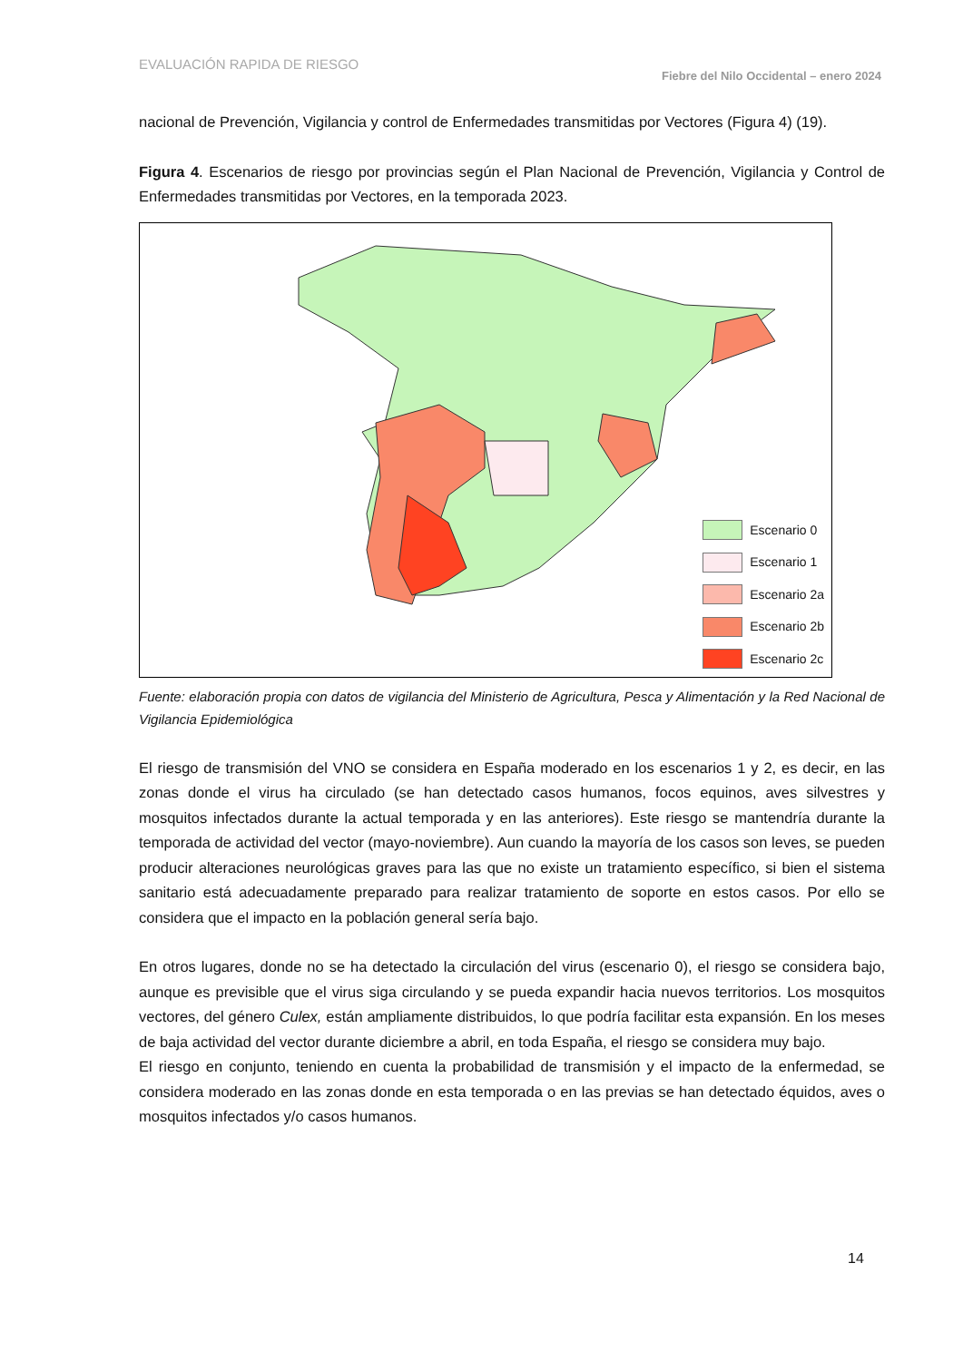EVALUACIÓN RAPIDA DE RIESGO Fiebre del Nilo Occidental – enero 2024
nacional de Prevención, Vigilancia y control de Enfermedades transmitidas por Vectores (Figura 4) (19).
Figura 4. Escenarios de riesgo por provincias según el Plan Nacional de Prevención, Vigilancia y Control de Enfermedades transmitidas por Vectores, en la temporada 2023.
Escenario 0
Escenario 1
Escenario 2a
Escenario 2b
Escenario 2c
Fuente: elaboración propia con datos de vigilancia del Ministerio de Agricultura, Pesca y Alimentación y la Red Nacional de Vigilancia Epidemiológica
El riesgo de transmisión del VNO se considera en España moderado en los escenarios 1 y 2, es decir, en las zonas donde el virus ha circulado (se han detectado casos humanos, focos equinos, aves silvestres y mosquitos infectados durante la actual temporada y en las anteriores). Este riesgo se mantendría durante la temporada de actividad del vector (mayo-noviembre). Aun cuando la mayoría de los casos son leves, se pueden producir alteraciones neurológicas graves para las que no existe un tratamiento específico, si bien el sistema sanitario está adecuadamente preparado para realizar tratamiento de soporte en estos casos. Por ello se considera que el impacto en la población general sería bajo.
En otros lugares, donde no se ha detectado la circulación del virus (escenario 0), el riesgo se considera bajo, aunque es previsible que el virus siga circulando y se pueda expandir hacia nuevos territorios. Los mosquitos vectores, del género Culex, están ampliamente distribuidos, lo que podría facilitar esta expansión. En los meses de baja actividad del vector durante diciembre a abril, en toda España, el riesgo se considera muy bajo.
El riesgo en conjunto, teniendo en cuenta la probabilidad de transmisión y el impacto de la enfermedad, se considera moderado en las zonas donde en esta temporada o en las previas se han detectado équidos, aves o mosquitos infectados y/o casos humanos.
14